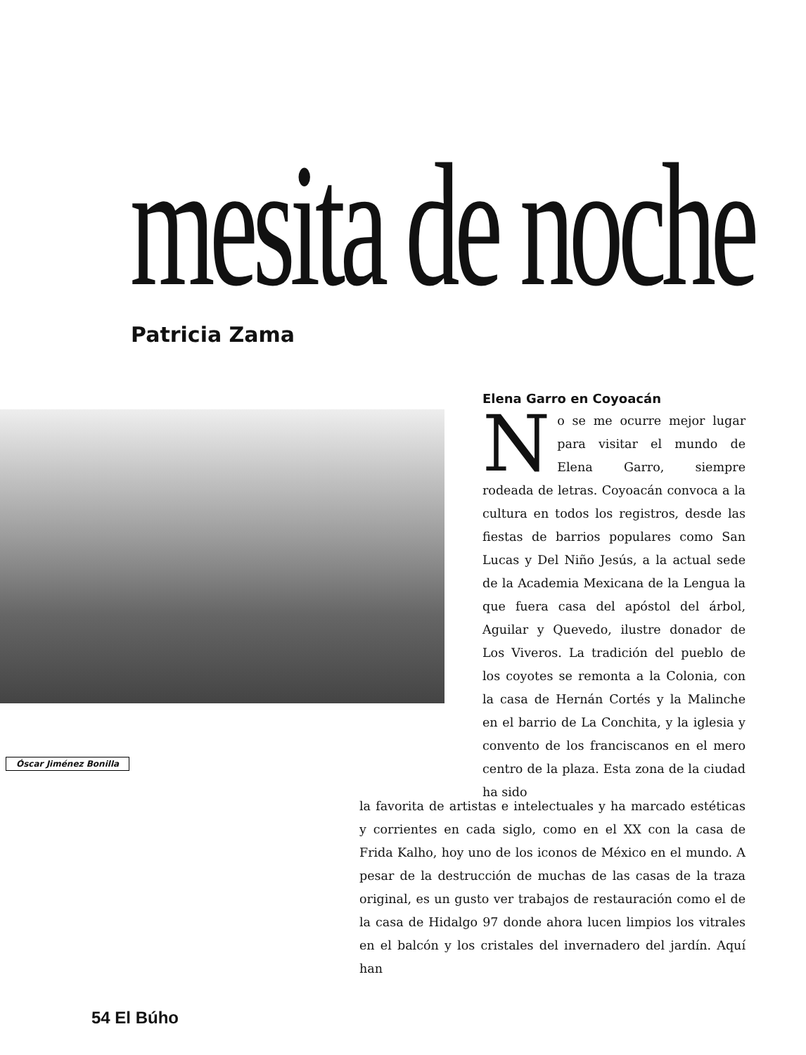mesita de noche Patricia Zama
Óscar Jiménez Bonilla
Elena Garro en Coyoacán
No se me ocurre mejor lugar para visitar el mundo de Elena Garro, siempre rodeada de letras. Coyoacán convoca a la cultura en todos los registros, desde las fiestas de barrios populares como San Lucas y Del Niño Jesús, a la actual sede de la Academia Mexicana de la Lengua la que fuera casa del apóstol del árbol, Aguilar y Quevedo, ilustre donador de Los Viveros. La tradición del pueblo de los coyotes se remonta a la Colonia, con la casa de Hernán Cortés y la Malinche en el barrio de La Conchita, y la iglesia y convento de los franciscanos en el mero centro de la plaza. Esta zona de la ciudad ha sido
la favorita de artistas e intelectuales y ha marcado estéticas y corrientes en cada siglo, como en el XX con la casa de Frida Kalho, hoy uno de los iconos de México en el mundo. A pesar de la destrucción de muchas de las casas de la traza original, es un gusto ver trabajos de restauración como el de la casa de Hidalgo 97 donde ahora lucen limpios los vitrales en el balcón y los cristales del invernadero del jardín. Aquí han
54 El Búho